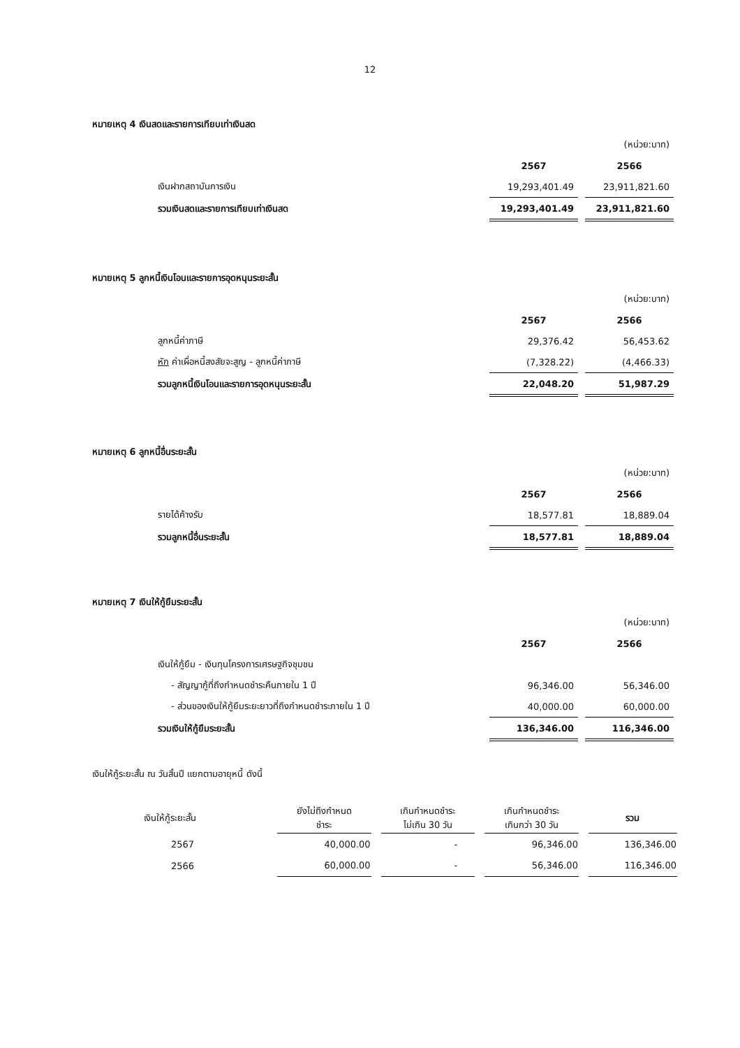12
หมายเหตุ 4 เงินสดและรายการเทียบเท่าเงินสด
| | | | (หน่วย:บาท) |
| | 2567 | | 2566 |
| เงินฝากสถาบันการเงิน | 19,293,401.49 | | 23,911,821.60 |
| รวมเงินสดและรายการเทียบเท่าเงินสด | 19,293,401.49 | | 23,911,821.60 |
หมายเหตุ 5 ลูกหนี้เงินโอนและรายการอุดหนุนระยะสั้น
| | | | (หน่วย:บาท) |
| | 2567 | | 2566 |
| ลูกหนี้ค่าภาษี | 29,376.42 | | 56,453.62 |
| หัก ค่าเผื่อหนี้สงสัยจะสูญ - ลูกหนี้ค่าภาษี | (7,328.22) | | (4,466.33) |
| รวมลูกหนี้เงินโอนและรายการอุดหนุนระยะสั้น | 22,048.20 | | 51,987.29 |
หมายเหตุ 6 ลูกหนี้อื่นระยะสั้น
| | | | (หน่วย:บาท) |
| | 2567 | | 2566 |
| รายได้ค้างรับ | 18,577.81 | | 18,889.04 |
| รวมลูกหนี้อื่นระยะสั้น | 18,577.81 | | 18,889.04 |
หมายเหตุ 7 เงินให้กู้ยืมระยะสั้น
| | | | (หน่วย:บาท) |
| | 2567 | | 2566 |
| เงินให้กู้ยืม - เงินทุนโครงการเศรษฐกิจชุมชน | | | |
| - สัญญากู้ที่ถึงกำหนดชำระคืนภายใน 1 ปี | 96,346.00 | | 56,346.00 |
| - ส่วนของเงินให้กู้ยืมระยะยาวที่ถึงกำหนดชำระภายใน 1 ปี | 40,000.00 | | 60,000.00 |
| รวมเงินให้กู้ยืมระยะสั้น | 136,346.00 | | 116,346.00 |
เงินให้กู้ระยะสั้น ณ วันสิ้นปี แยกตามอายุหนี้ ดังนี้
| เงินให้กู้ระยะสั้น | ยังไม่ถึงกำหนด ชำระ | | เกินกำหนดชำระ ไม่เกิน 30 วัน | | เกินกำหนดชำระ เกินกว่า 30 วัน | | รวม |
| 2567 | 40,000.00 | | - | | 96,346.00 | | 136,346.00 |
| 2566 | 60,000.00 | | - | | 56,346.00 | | 116,346.00 |